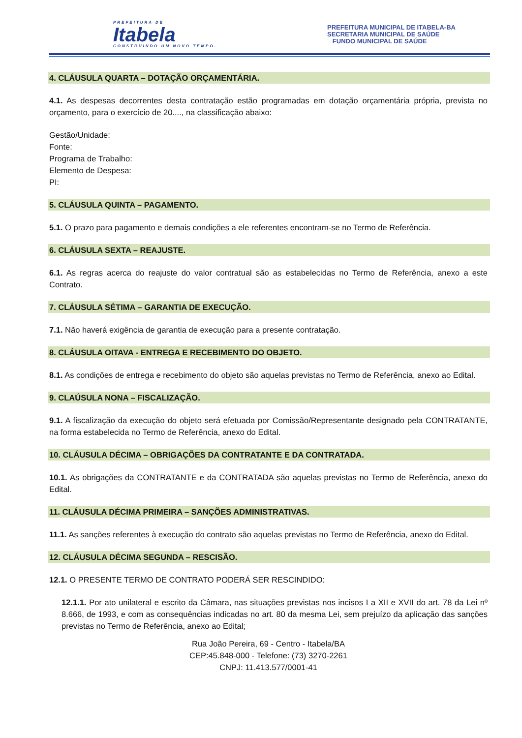PREFEITURA DE
Itabela
CONSTRUINDO UM NOVO TEMPO.
PREFEITURA MUNICIPAL DE ITABELA-BA
SECRETARIA MUNICIPAL DE SAÚDE
FUNDO MUNICIPAL DE SAÚDE
4. CLÁUSULA QUARTA – DOTAÇÃO ORÇAMENTÁRIA.
4.1. As despesas decorrentes desta contratação estão programadas em dotação orçamentária própria, prevista no orçamento, para o exercício de 20...., na classificação abaixo:
Gestão/Unidade:
Fonte:
Programa de Trabalho:
Elemento de Despesa:
PI:
5. CLÁUSULA QUINTA – PAGAMENTO.
5.1. O prazo para pagamento e demais condições a ele referentes encontram-se no Termo de Referência.
6. CLÁUSULA SEXTA – REAJUSTE.
6.1. As regras acerca do reajuste do valor contratual são as estabelecidas no Termo de Referência, anexo a este Contrato.
7. CLÁUSULA SÉTIMA – GARANTIA DE EXECUÇÃO.
7.1. Não haverá exigência de garantia de execução para a presente contratação.
8. CLÁUSULA OITAVA - ENTREGA E RECEBIMENTO DO OBJETO.
8.1. As condições de entrega e recebimento do objeto são aquelas previstas no Termo de Referência, anexo ao Edital.
9. CLAÚSULA NONA – FISCALIZAÇÃO.
9.1. A fiscalização da execução do objeto será efetuada por Comissão/Representante designado pela CONTRATANTE, na forma estabelecida no Termo de Referência, anexo do Edital.
10. CLÁUSULA DÉCIMA – OBRIGAÇÕES DA CONTRATANTE E DA CONTRATADA.
10.1. As obrigações da CONTRATANTE e da CONTRATADA são aquelas previstas no Termo de Referência, anexo do Edital.
11. CLÁUSULA DÉCIMA PRIMEIRA – SANÇÕES ADMINISTRATIVAS.
11.1. As sanções referentes à execução do contrato são aquelas previstas no Termo de Referência, anexo do Edital.
12. CLÁUSULA DÉCIMA SEGUNDA – RESCISÃO.
12.1. O PRESENTE TERMO DE CONTRATO PODERÁ SER RESCINDIDO:
12.1.1. Por ato unilateral e escrito da Câmara, nas situações previstas nos incisos I a XII e XVII do art. 78 da Lei nº 8.666, de 1993, e com as consequências indicadas no art. 80 da mesma Lei, sem prejuízo da aplicação das sanções previstas no Termo de Referência, anexo ao Edital;
Rua João Pereira, 69 - Centro - Itabela/BA
CEP:45.848-000 - Telefone: (73) 3270-2261
CNPJ: 11.413.577/0001-41